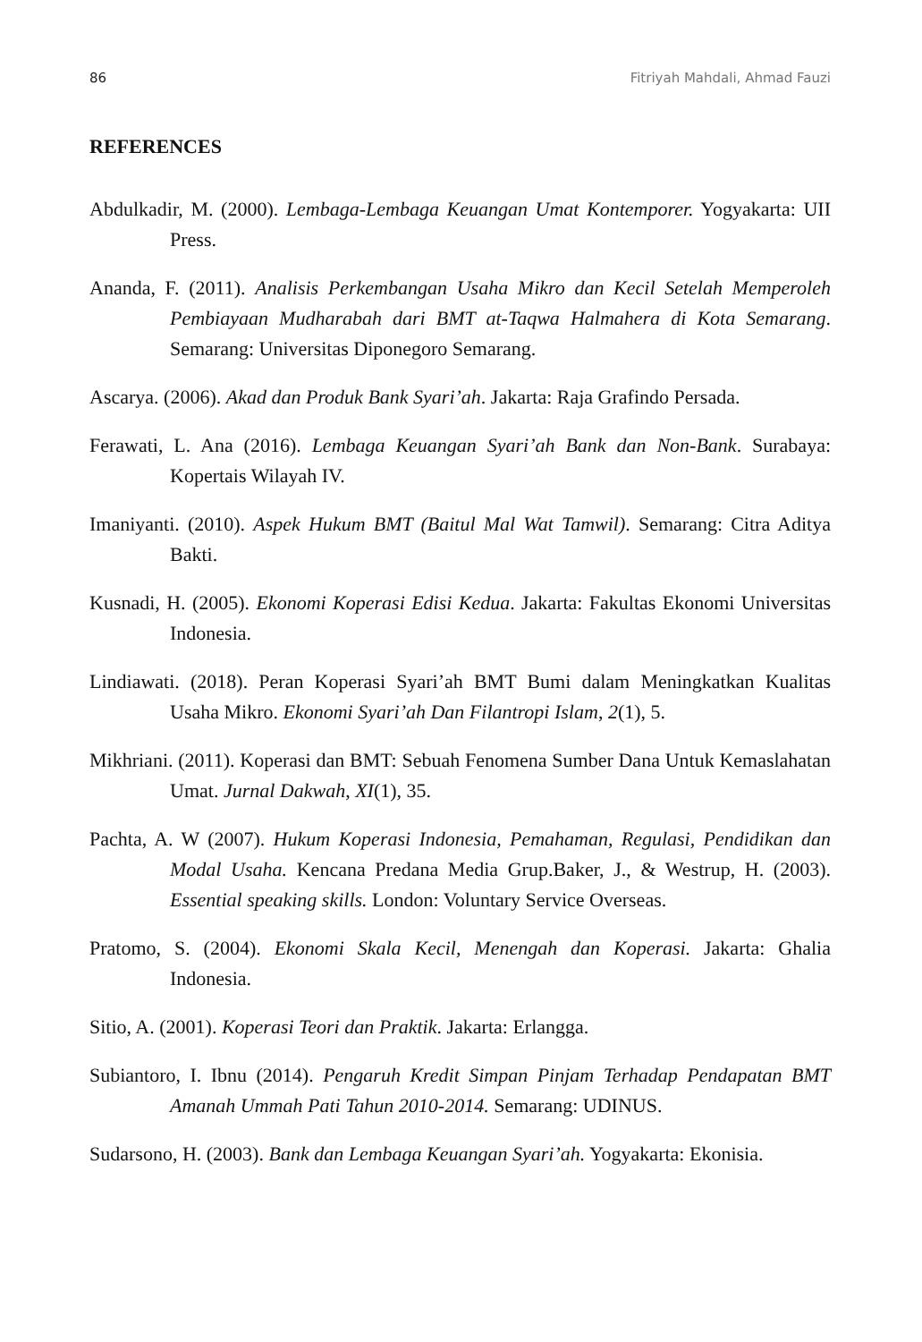86 Fitriyah Mahdali, Ahmad Fauzi
REFERENCES
Abdulkadir, M. (2000). Lembaga-Lembaga Keuangan Umat Kontemporer. Yogyakarta: UII Press.
Ananda, F. (2011). Analisis Perkembangan Usaha Mikro dan Kecil Setelah Memperoleh Pembiayaan Mudharabah dari BMT at-Taqwa Halmahera di Kota Semarang. Semarang: Universitas Diponegoro Semarang.
Ascarya. (2006). Akad dan Produk Bank Syari’ah. Jakarta: Raja Grafindo Persada.
Ferawati, L. Ana (2016). Lembaga Keuangan Syari’ah Bank dan Non-Bank. Surabaya: Kopertais Wilayah IV.
Imaniyanti. (2010). Aspek Hukum BMT (Baitul Mal Wat Tamwil). Semarang: Citra Aditya Bakti.
Kusnadi, H. (2005). Ekonomi Koperasi Edisi Kedua. Jakarta: Fakultas Ekonomi Universitas Indonesia.
Lindiawati. (2018). Peran Koperasi Syari’ah BMT Bumi dalam Meningkatkan Kualitas Usaha Mikro. Ekonomi Syari’ah Dan Filantropi Islam, 2(1), 5.
Mikhriani. (2011). Koperasi dan BMT: Sebuah Fenomena Sumber Dana Untuk Kemaslahatan Umat. Jurnal Dakwah, XI(1), 35.
Pachta, A. W (2007). Hukum Koperasi Indonesia, Pemahaman, Regulasi, Pendidikan dan Modal Usaha. Kencana Predana Media Grup.Baker, J., & Westrup, H. (2003). Essential speaking skills. London: Voluntary Service Overseas.
Pratomo, S. (2004). Ekonomi Skala Kecil, Menengah dan Koperasi. Jakarta: Ghalia Indonesia.
Sitio, A. (2001). Koperasi Teori dan Praktik. Jakarta: Erlangga.
Subiantoro, I. Ibnu (2014). Pengaruh Kredit Simpan Pinjam Terhadap Pendapatan BMT Amanah Ummah Pati Tahun 2010-2014. Semarang: UDINUS.
Sudarsono, H. (2003). Bank dan Lembaga Keuangan Syari’ah. Yogyakarta: Ekonisia.